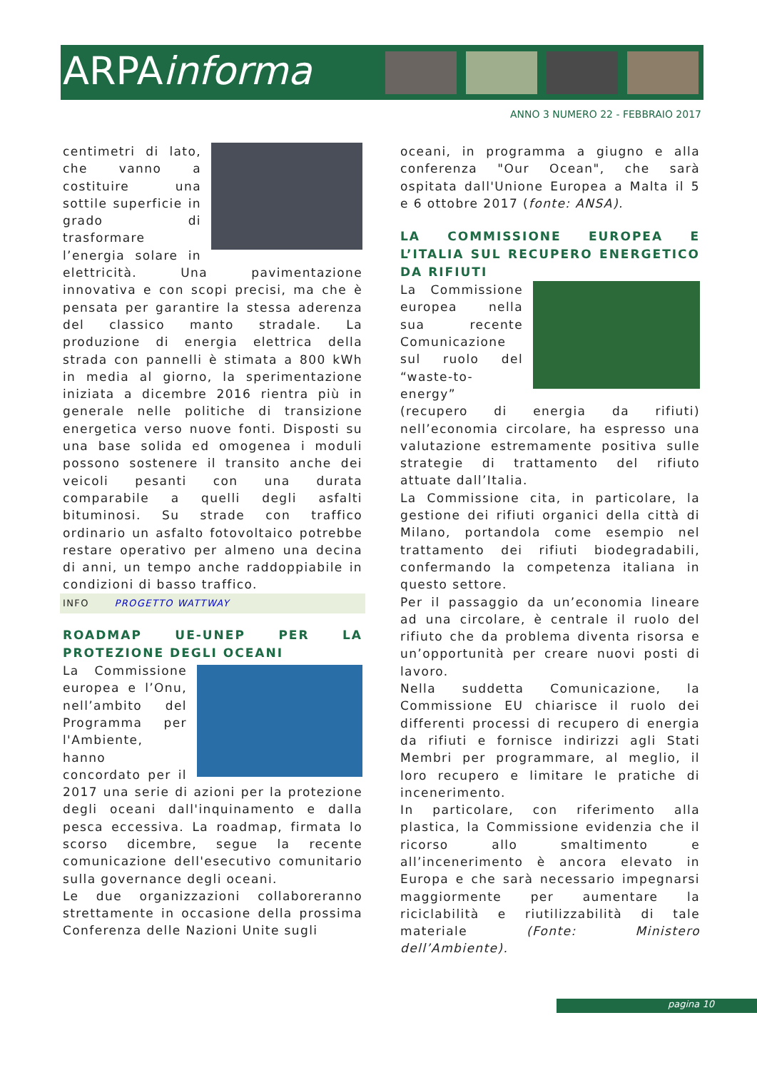ARPAinforma
ANNO 3 NUMERO 22 - FEBBRAIO 2017
centimetri di lato, che vanno a costituire una sottile superficie in grado di trasformare l’energia solare in elettricità. Una pavimentazione innovativa e con scopi precisi, ma che è pensata per garantire la stessa aderenza del classico manto stradale. La produzione di energia elettrica della strada con pannelli è stimata a 800 kWh in media al giorno, la sperimentazione iniziata a dicembre 2016 rientra più in generale nelle politiche di transizione energetica verso nuove fonti. Disposti su una base solida ed omogenea i moduli possono sostenere il transito anche dei veicoli pesanti con una durata comparabile a quelli degli asfalti bituminosi. Su strade con traffico ordinario un asfalto fotovoltaico potrebbe restare operativo per almeno una decina di anni, un tempo anche raddoppiabile in condizioni di basso traffico.
INFO PROGETTO WATTWAY
ROADMAP UE-UNEP PER LA PROTEZIONE DEGLI OCEANI
La Commissione europea e l’Onu, nell’ambito del Programma per l'Ambiente, hanno concordato per il 2017 una serie di azioni per la protezione degli oceani dall'inquinamento e dalla pesca eccessiva. La roadmap, firmata lo scorso dicembre, segue la recente comunicazione dell'esecutivo comunitario sulla governance degli oceani.
Le due organizzazioni collaboreranno strettamente in occasione della prossima Conferenza delle Nazioni Unite sugli
oceani, in programma a giugno e alla conferenza "Our Ocean", che sarà ospitata dall'Unione Europea a Malta il 5 e 6 ottobre 2017 (fonte: ANSA).
LA COMMISSIONE EUROPEA E L’ITALIA SUL RECUPERO ENERGETICO DA RIFIUTI
La Commissione europea nella sua recente Comunicazione sul ruolo del “waste-to-energy” (recupero di energia da rifiuti) nell’economia circolare, ha espresso una valutazione estremamente positiva sulle strategie di trattamento del rifiuto attuate dall’Italia.
La Commissione cita, in particolare, la gestione dei rifiuti organici della città di Milano, portandola come esempio nel trattamento dei rifiuti biodegradabili, confermando la competenza italiana in questo settore.
Per il passaggio da un’economia lineare ad una circolare, è centrale il ruolo del rifiuto che da problema diventa risorsa e un’opportunità per creare nuovi posti di lavoro.
Nella suddetta Comunicazione, la Commissione EU chiarisce il ruolo dei differenti processi di recupero di energia da rifiuti e fornisce indirizzi agli Stati Membri per programmare, al meglio, il loro recupero e limitare le pratiche di incenerimento.
In particolare, con riferimento alla plastica, la Commissione evidenzia che il ricorso allo smaltimento e all’incenerimento è ancora elevato in Europa e che sarà necessario impegnarsi maggiormente per aumentare la riciclabilità e riutilizzabilità di tale materiale (Fonte: Ministero dell’Ambiente).
pagina 10